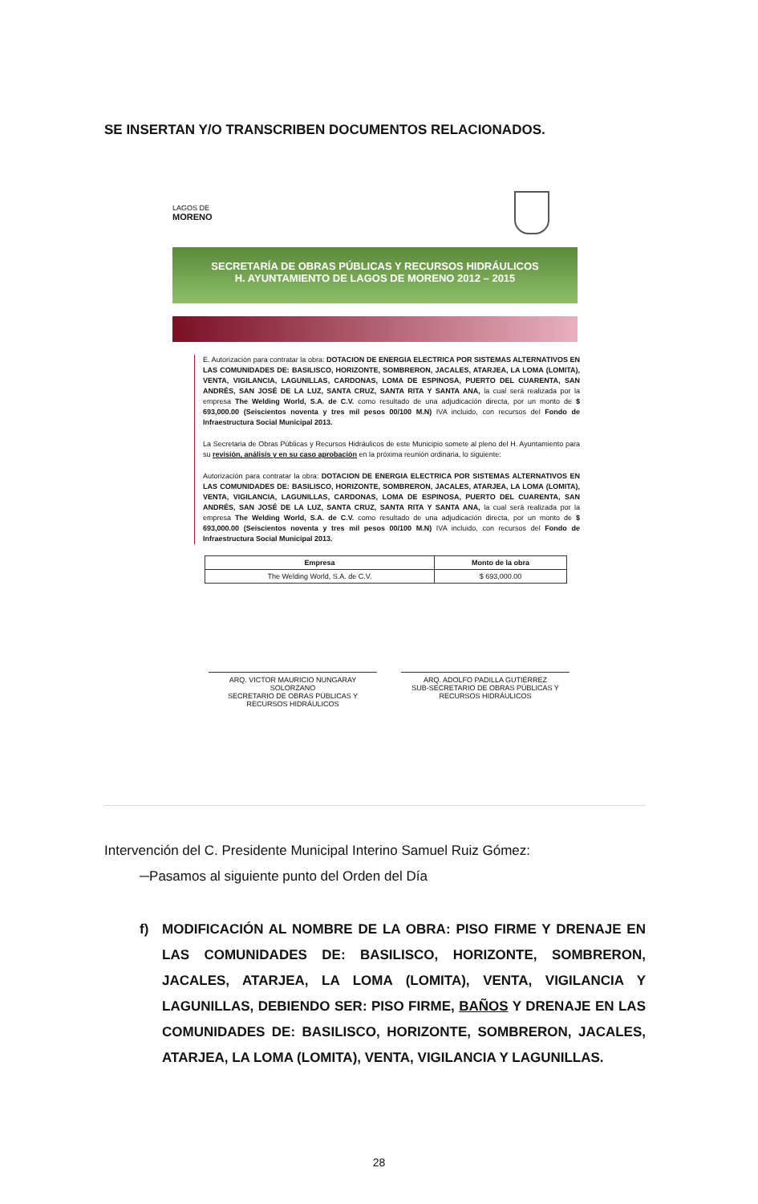SE INSERTAN Y/O TRANSCRIBEN DOCUMENTOS RELACIONADOS.
LAGOS DE
MORENO
SECRETARÍA DE OBRAS PÚBLICAS Y RECURSOS HIDRÁULICOS
H. AYUNTAMIENTO DE LAGOS DE MORENO 2012 – 2015
E. Autorización para contratar la obra: DOTACION DE ENERGIA ELECTRICA POR SISTEMAS ALTERNATIVOS EN LAS COMUNIDADES DE: BASILISCO, HORIZONTE, SOMBRERON, JACALES, ATARJEA, LA LOMA (LOMITA), VENTA, VIGILANCIA, LAGUNILLAS, CARDONAS, LOMA DE ESPINOSA, PUERTO DEL CUARENTA, SAN ANDRÉS, SAN JOSÉ DE LA LUZ, SANTA CRUZ, SANTA RITA Y SANTA ANA, la cual será realizada por la empresa The Welding World, S.A. de C.V. como resultado de una adjudicación directa, por un monto de $ 693,000.00 (Seiscientos noventa y tres mil pesos 00/100 M.N) IVA incluido, con recursos del Fondo de Infraestructura Social Municipal 2013.
La Secretaria de Obras Públicas y Recursos Hidráulicos de este Municipio somete al pleno del H. Ayuntamiento para su revisión, análisis y en su caso aprobación en la próxima reunión ordinaria, lo siguiente:
Autorización para contratar la obra: DOTACION DE ENERGIA ELECTRICA POR SISTEMAS ALTERNATIVOS EN LAS COMUNIDADES DE: BASILISCO, HORIZONTE, SOMBRERON, JACALES, ATARJEA, LA LOMA (LOMITA), VENTA, VIGILANCIA, LAGUNILLAS, CARDONAS, LOMA DE ESPINOSA, PUERTO DEL CUARENTA, SAN ANDRÉS, SAN JOSÉ DE LA LUZ, SANTA CRUZ, SANTA RITA Y SANTA ANA, la cual será realizada por la empresa The Welding World, S.A. de C.V. como resultado de una adjudicación directa, por un monto de $ 693,000.00 (Seiscientos noventa y tres mil pesos 00/100 M.N) IVA incluido, con recursos del Fondo de Infraestructura Social Municipal 2013.
| Empresa | Monto de la obra |
| --- | --- |
| The Welding World, S.A. de C.V. | $ 693,000.00 |
ARQ. VICTOR MAURICIO NUNGARAY SOLORZANO
SECRETARIO DE OBRAS PÚBLICAS Y RECURSOS HIDRÁULICOS
ARQ. ADOLFO PADILLA GUTIÉRREZ
SUB-SECRETARIO DE OBRAS PÚBLICAS Y RECURSOS HIDRÁULICOS
Intervención del C. Presidente Municipal Interino Samuel Ruiz Gómez:
─Pasamos al siguiente punto del Orden del Día
f) MODIFICACIÓN AL NOMBRE DE LA OBRA: PISO FIRME Y DRENAJE EN LAS COMUNIDADES DE: BASILISCO, HORIZONTE, SOMBRERON, JACALES, ATARJEA, LA LOMA (LOMITA), VENTA, VIGILANCIA Y LAGUNILLAS, DEBIENDO SER: PISO FIRME, BAÑOS Y DRENAJE EN LAS COMUNIDADES DE: BASILISCO, HORIZONTE, SOMBRERON, JACALES, ATARJEA, LA LOMA (LOMITA), VENTA, VIGILANCIA Y LAGUNILLAS.
28